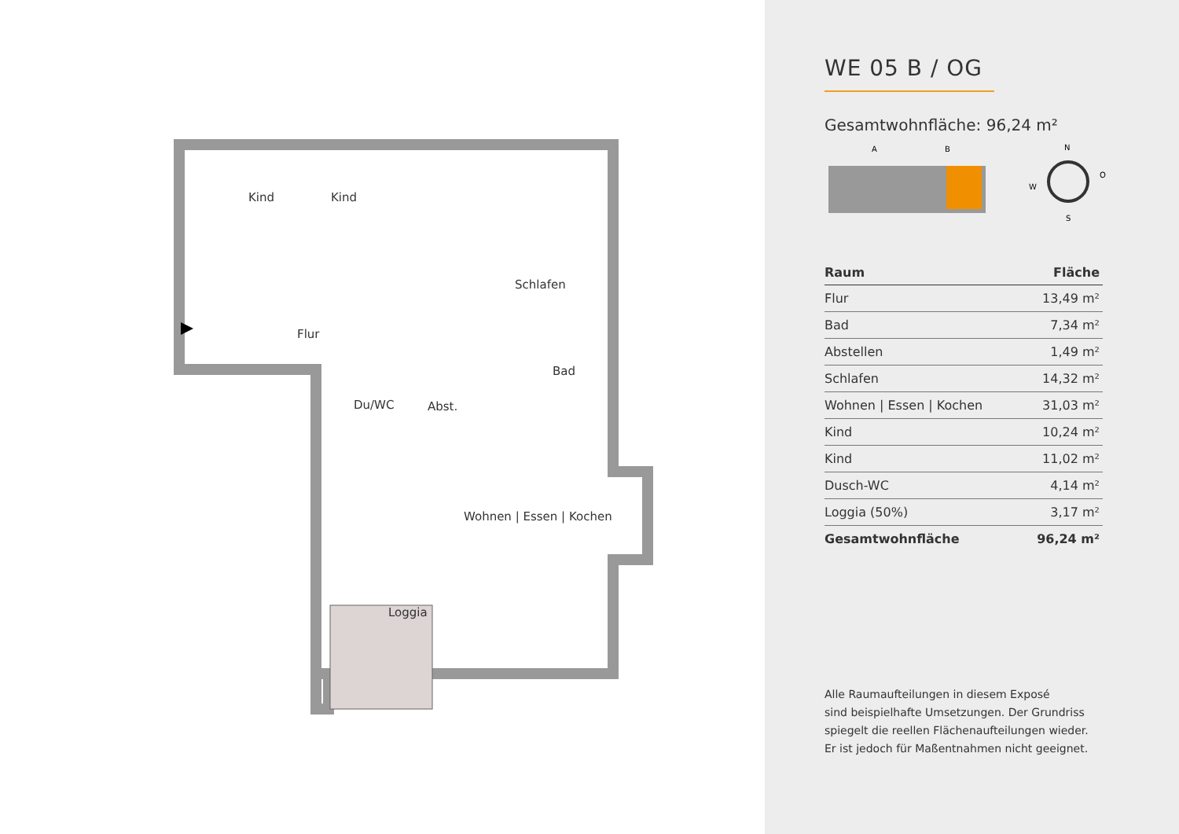Kind Kind
Schlafen
Flur
Bad
Du/WC Abst.
Wohnen | Essen | Kochen
Loggia
WE 05 B / OG
Gesamtwohnfläche: 96,24 m²
A
B
N
W
O
S
| Raum | Fläche |
| --- | --- |
| Flur | 13,49 m² |
| Bad | 7,34 m² |
| Abstellen | 1,49 m² |
| Schlafen | 14,32 m² |
| Wohnen / Essen / Kochen | 31,03 m² |
| Kind | 10,24 m² |
| Kind | 11,02 m² |
| Dusch-WC | 4,14 m² |
| Loggia (50%) | 3,17 m² |
| Gesamtwohnfläche | 96,24 m² |
Alle Raumaufteilungen in diesem Exposé
sind beispielhafte Umsetzungen. Der Grundriss
spiegelt die reellen Flächenaufteilungen wieder.
Er ist jedoch für Maßentnahmen nicht geeignet.